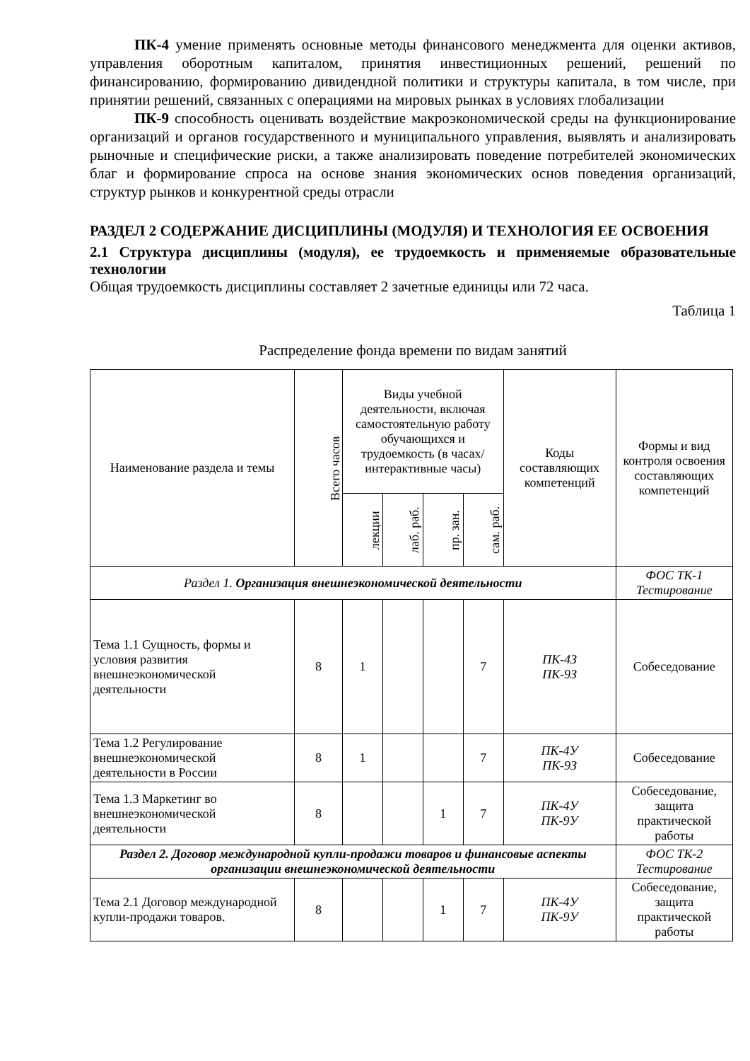ПК-4 умение применять основные методы финансового менеджмента для оценки активов, управления оборотным капиталом, принятия инвестиционных решений, решений по финансированию, формированию дивидендной политики и структуры капитала, в том числе, при принятии решений, связанных с операциями на мировых рынках в условиях глобализации
ПК-9 способность оценивать воздействие макроэкономической среды на функционирование организаций и органов государственного и муниципального управления, выявлять и анализировать рыночные и специфические риски, а также анализировать поведение потребителей экономических благ и формирование спроса на основе знания экономических основ поведения организаций, структур рынков и конкурентной среды отрасли
РАЗДЕЛ 2 СОДЕРЖАНИЕ ДИСЦИПЛИНЫ (МОДУЛЯ) И ТЕХНОЛОГИЯ ЕЕ ОСВОЕНИЯ
2.1 Структура дисциплины (модуля), ее трудоемкость и применяемые образовательные технологии
Общая трудоемкость дисциплины составляет 2 зачетные единицы или 72 часа.
Таблица 1
Распределение фонда времени по видам занятий
| Наименование раздела и темы | Всего часов | Виды учебной деятельности, включая самостоятельную работу обучающихся и трудоемкость (в часах/ интерактивные часы) | | | | Коды составляющих компетенций | Формы и вид контроля освоения составляющих компетенций |
| --- | --- | --- | --- | --- | --- | --- | --- |
| | | лекции | лаб. раб. | пр. зан. | сам. раб. | | |
| Раздел 1. Организация внешнеэкономической деятельности | | | | | | | ФОС ТК-1 Тестирование |
| Тема 1.1 Сущность, формы и условия развития внешнеэкономической деятельности | 8 | 1 | | | 7 | ПК-4З ПК-9З | Собеседование |
| Тема 1.2 Регулирование внешнеэкономической деятельности в России | 8 | 1 | | | 7 | ПК-4У ПК-9З | Собеседование |
| Тема 1.3 Маркетинг во внешнеэкономической деятельности | 8 | | | 1 | 7 | ПК-4У ПК-9У | Собеседование, защита практической работы |
| Раздел 2. Договор международной купли-продажи товаров и финансовые аспекты организации внешнеэкономической деятельности | | | | | | | ФОС ТК-2 Тестирование |
| Тема 2.1 Договор международной купли-продажи товаров. | 8 | | | 1 | 7 | ПК-4У ПК-9У | Собеседование, защита практической работы |